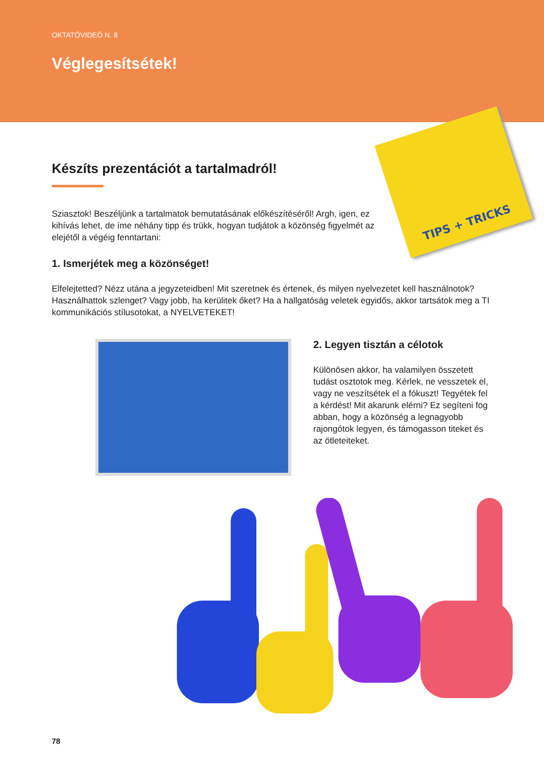OKTATÓVIDEÓ N. 8
Véglegesítsétek!
TIPS + TRICKS
Készíts prezentációt a tartalmadról!
Sziasztok! Beszéljünk a tartalmatok bemutatásának előkészítéséről! Argh, igen, ez kihívás lehet, de íme néhány tipp és trükk, hogyan tudjátok a közönség figyelmét az elejétől a végéig fenntartani:
1. Ismerjétek meg a közönséget!
Elfelejtetted? Nézz utána a jegyzeteidben! Mit szeretnek és értenek, és milyen nyelvezetet kell használnotok? Használhattok szlenget? Vagy jobb, ha kerülitek őket? Ha a hallgatóság veletek egyidős, akkor tartsátok meg a TI kommunikációs stílusotokat, a NYELVETEKET!
2. Legyen tisztán a célotok
Különösen akkor, ha valamilyen összetett tudást osztotok meg. Kérlek, ne vesszetek el, vagy ne veszítsétek el a fókuszt! Tegyétek fel a kérdést! Mit akarunk elérni? Ez segíteni fog abban, hogy a közönség a legnagyobb rajongótok legyen, és támogasson titeket és az ötleteiteket.
78